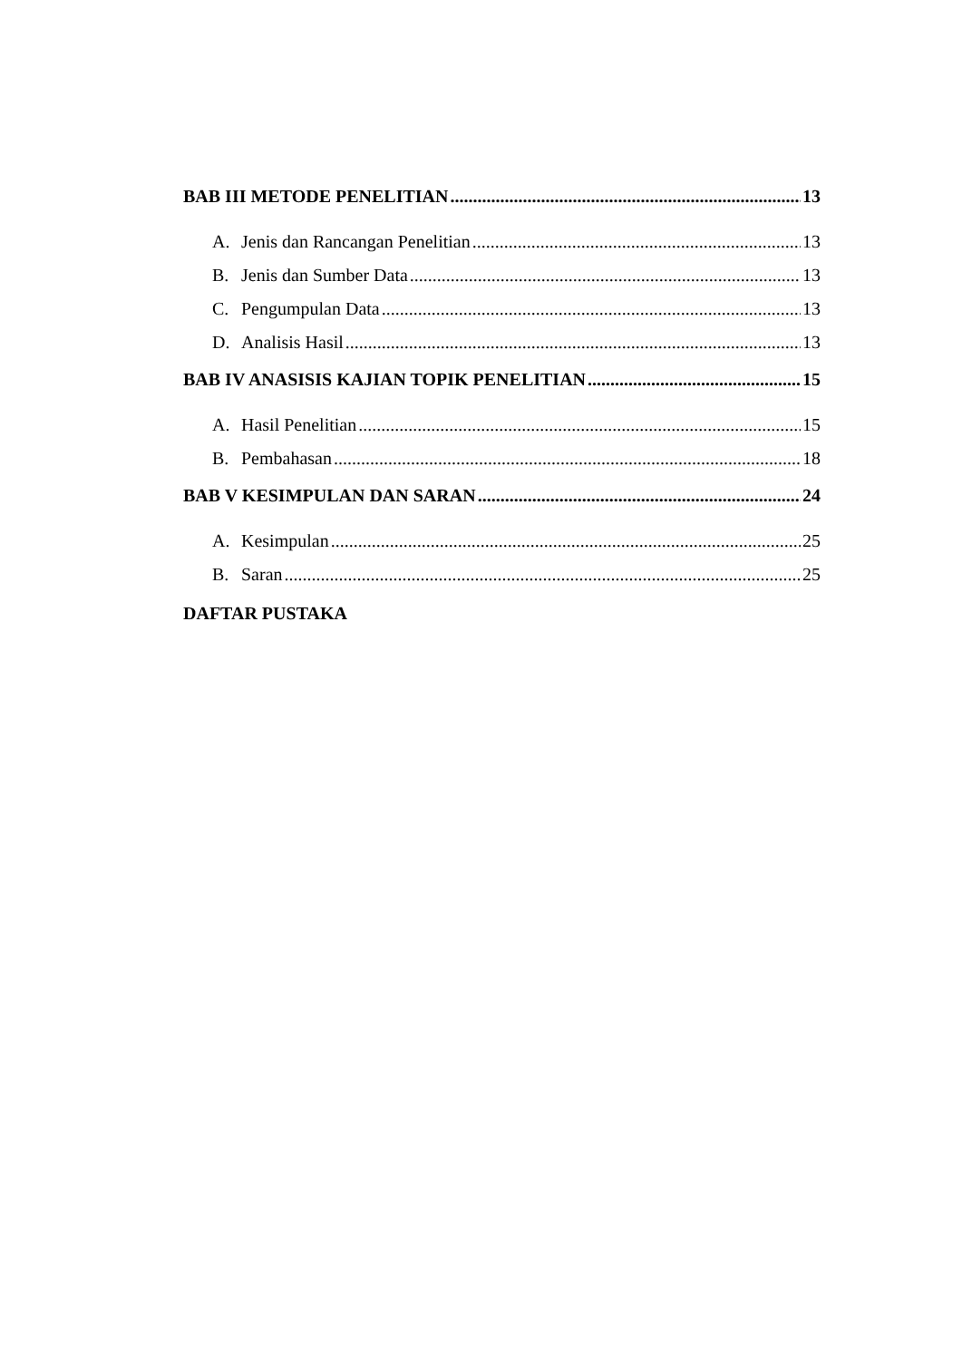BAB III METODE PENELITIAN 13
A. Jenis dan Rancangan Penelitian 13
B. Jenis dan Sumber Data 13
C. Pengumpulan Data 13
D. Analisis Hasil 13
BAB IV ANASISIS KAJIAN TOPIK PENELITIAN 15
A. Hasil Penelitian 15
B. Pembahasan 18
BAB V KESIMPULAN DAN SARAN 24
A. Kesimpulan 25
B. Saran 25
DAFTAR PUSTAKA